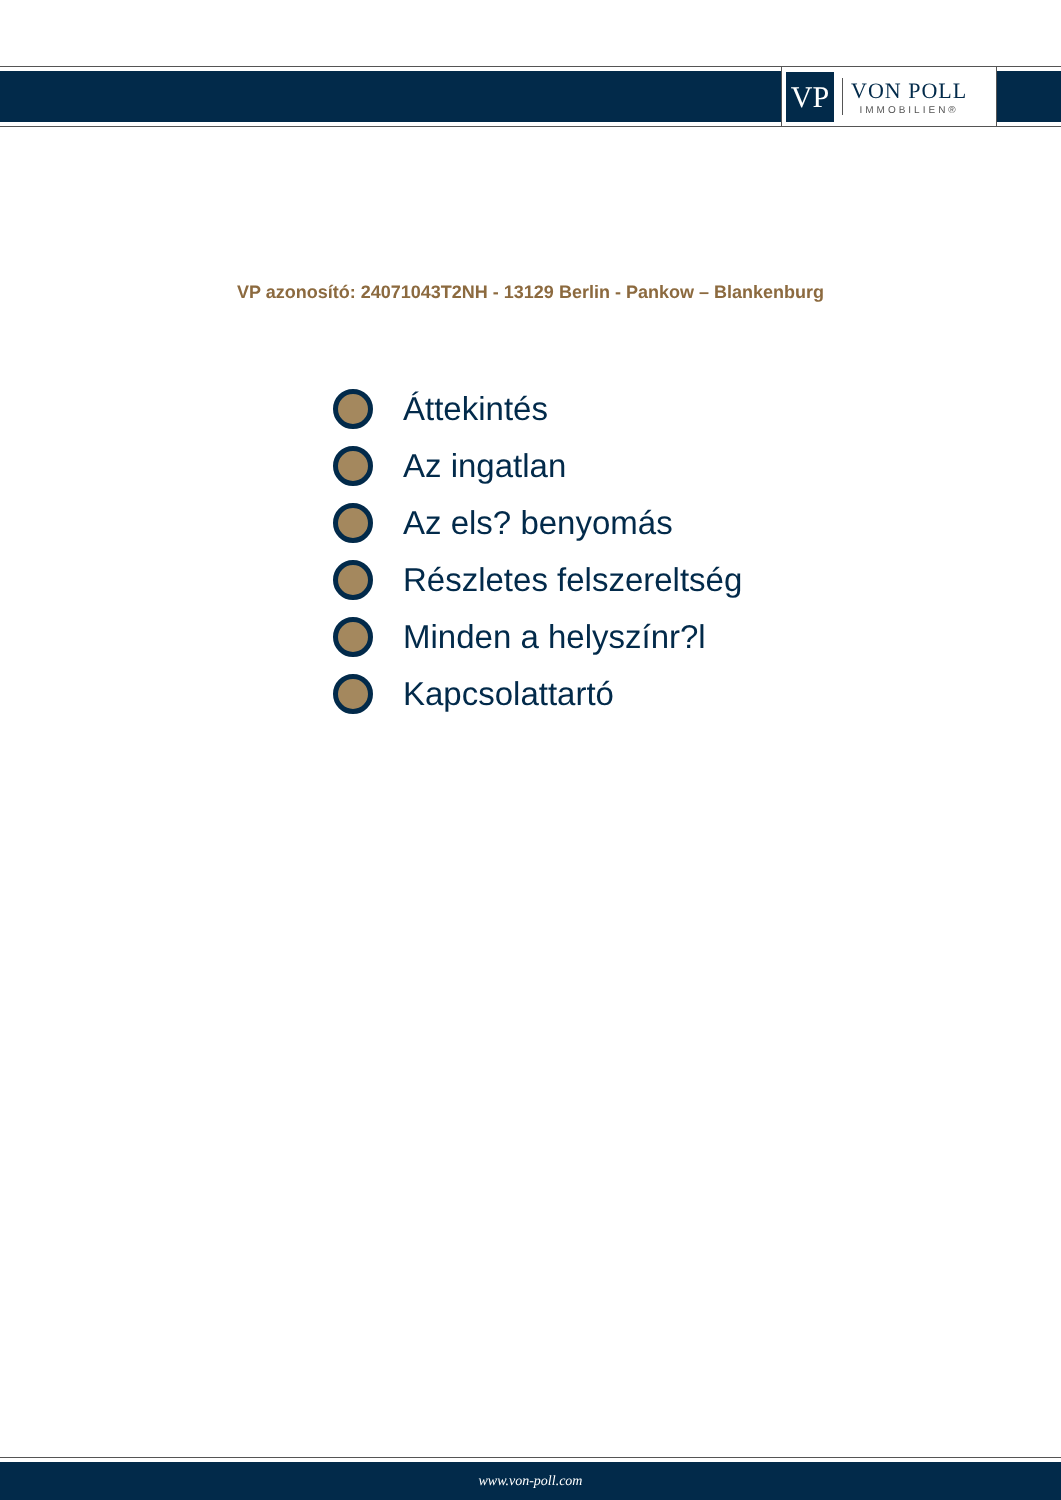VP
VON POLL
IMMOBILIEN®
VP azonosító: 24071043T2NH - 13129 Berlin - Pankow – Blankenburg
Áttekintés
Az ingatlan
Az els? benyomás
Részletes felszereltség
Minden a helyszínr?l
Kapcsolattartó
www.von-poll.com